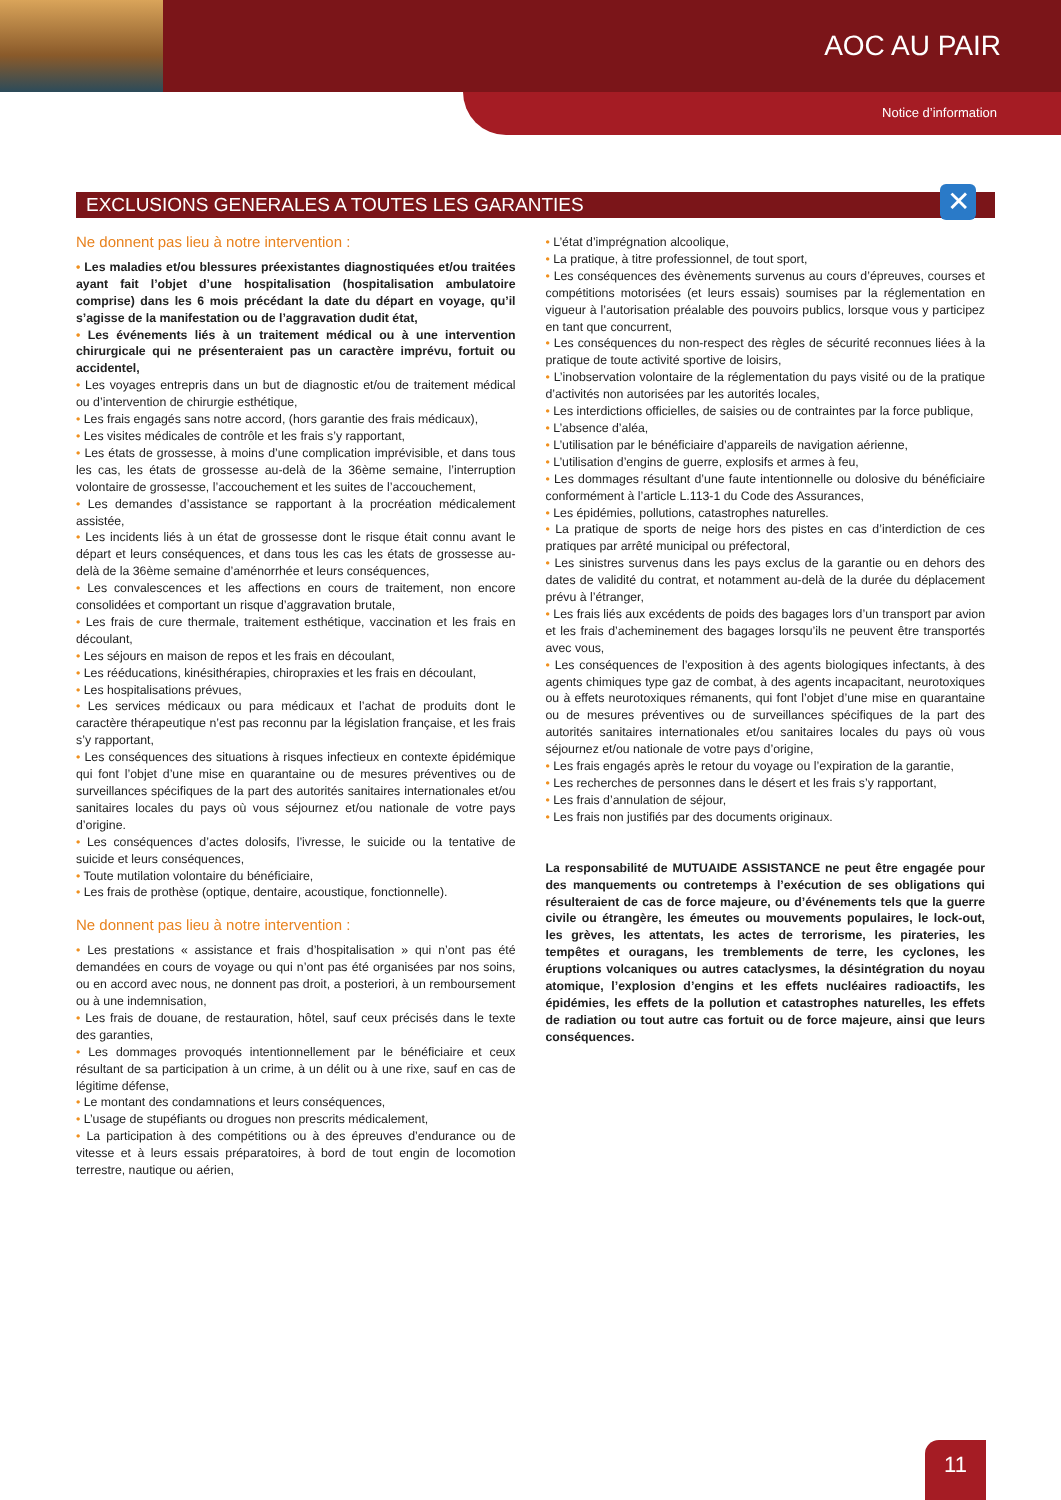AOC AU PAIR
Notice d’information
EXCLUSIONS GENERALES A TOUTES LES GARANTIES ✕
Ne donnent pas lieu à notre intervention :
• Les maladies et/ou blessures préexistantes diagnostiquées et/ou traitées ayant fait l’objet d’une hospitalisation (hospitalisation ambulatoire comprise) dans les 6 mois précédant la date du départ en voyage, qu’il s’agisse de la manifestation ou de l’aggravation dudit état,
• Les événements liés à un traitement médical ou à une intervention chirurgicale qui ne présenteraient pas un caractère imprévu, fortuit ou accidentel,
• Les voyages entrepris dans un but de diagnostic et/ou de traitement médical ou d’intervention de chirurgie esthétique,
• Les frais engagés sans notre accord, (hors garantie des frais médicaux),
• Les visites médicales de contrôle et les frais s’y rapportant,
• Les états de grossesse, à moins d’une complication imprévisible, et dans tous les cas, les états de grossesse au-delà de la 36ème semaine, l’interruption volontaire de grossesse, l’accouchement et les suites de l’accouchement,
• Les demandes d’assistance se rapportant à la procréation médicalement assistée,
• Les incidents liés à un état de grossesse dont le risque était connu avant le départ et leurs conséquences, et dans tous les cas les états de grossesse au-delà de la 36ème semaine d’aménorrhée et leurs conséquences,
• Les convalescences et les affections en cours de traitement, non encore consolidées et comportant un risque d’aggravation brutale,
• Les frais de cure thermale, traitement esthétique, vaccination et les frais en découlant,
• Les séjours en maison de repos et les frais en découlant,
• Les rééducations, kinésithérapies, chiropraxies et les frais en découlant,
• Les hospitalisations prévues,
• Les services médicaux ou para médicaux et l’achat de produits dont le caractère thérapeutique n’est pas reconnu par la législation française, et les frais s’y rapportant,
• Les conséquences des situations à risques infectieux en contexte épidémique qui font l’objet d’une mise en quarantaine ou de mesures préventives ou de surveillances spécifiques de la part des autorités sanitaires internationales et/ou sanitaires locales du pays où vous séjournez et/ou nationale de votre pays d’origine.
• Les conséquences d’actes dolosifs, l’ivresse, le suicide ou la tentative de suicide et leurs conséquences,
• Toute mutilation volontaire du bénéficiaire,
• Les frais de prothèse (optique, dentaire, acoustique, fonctionnelle).
Ne donnent pas lieu à notre intervention :
• Les prestations « assistance et frais d’hospitalisation » qui n’ont pas été demandées en cours de voyage ou qui n’ont pas été organisées par nos soins, ou en accord avec nous, ne donnent pas droit, a posteriori, à un remboursement ou à une indemnisation,
• Les frais de douane, de restauration, hôtel, sauf ceux précisés dans le texte des garanties,
• Les dommages provoqués intentionnellement par le bénéficiaire et ceux résultant de sa participation à un crime, à un délit ou à une rixe, sauf en cas de légitime défense,
• Le montant des condamnations et leurs conséquences,
• L’usage de stupéfiants ou drogues non prescrits médicalement,
• La participation à des compétitions ou à des épreuves d’endurance ou de vitesse et à leurs essais préparatoires, à bord de tout engin de locomotion terrestre, nautique ou aérien,
• L’état d’imprégnation alcoolique,
• La pratique, à titre professionnel, de tout sport,
• Les conséquences des évènements survenus au cours d’épreuves, courses et compétitions motorisées (et leurs essais) soumises par la réglementation en vigueur à l’autorisation préalable des pouvoirs publics, lorsque vous y participez en tant que concurrent,
• Les conséquences du non-respect des règles de sécurité reconnues liées à la pratique de toute activité sportive de loisirs,
• L’inobservation volontaire de la réglementation du pays visité ou de la pratique d’activités non autorisées par les autorités locales,
• Les interdictions officielles, de saisies ou de contraintes par la force publique,
• L’absence d’aléa,
• L’utilisation par le bénéficiaire d’appareils de navigation aérienne,
• L’utilisation d’engins de guerre, explosifs et armes à feu,
• Les dommages résultant d’une faute intentionnelle ou dolosive du bénéficiaire conformément à l’article L.113-1 du Code des Assurances,
• Les épidémies, pollutions, catastrophes naturelles.
• La pratique de sports de neige hors des pistes en cas d’interdiction de ces pratiques par arrêté municipal ou préfectoral,
• Les sinistres survenus dans les pays exclus de la garantie ou en dehors des dates de validité du contrat, et notamment au-delà de la durée du déplacement prévu à l’étranger,
• Les frais liés aux excédents de poids des bagages lors d’un transport par avion et les frais d’acheminement des bagages lorsqu’ils ne peuvent être transportés avec vous,
• Les conséquences de l’exposition à des agents biologiques infectants, à des agents chimiques type gaz de combat, à des agents incapacitant, neurotoxiques ou à effets neurotoxiques rémanents, qui font l’objet d’une mise en quarantaine ou de mesures préventives ou de surveillances spécifiques de la part des autorités sanitaires internationales et/ou sanitaires locales du pays où vous séjournez et/ou nationale de votre pays d’origine,
• Les frais engagés après le retour du voyage ou l’expiration de la garantie,
• Les recherches de personnes dans le désert et les frais s’y rapportant,
• Les frais d’annulation de séjour,
• Les frais non justifiés par des documents originaux.
La responsabilité de MUTUAIDE ASSISTANCE ne peut être engagée pour des manquements ou contretemps à l’exécution de ses obligations qui résulteraient de cas de force majeure, ou d’événements tels que la guerre civile ou étrangère, les émeutes ou mouvements populaires, le lock-out, les grèves, les attentats, les actes de terrorisme, les pirateries, les tempêtes et ouragans, les tremblements de terre, les cyclones, les éruptions volcaniques ou autres cataclysmes, la désintégration du noyau atomique, l’explosion d’engins et les effets nucléaires radioactifs, les épidémies, les effets de la pollution et catastrophes naturelles, les effets de radiation ou tout autre cas fortuit ou de force majeure, ainsi que leurs conséquences.
11